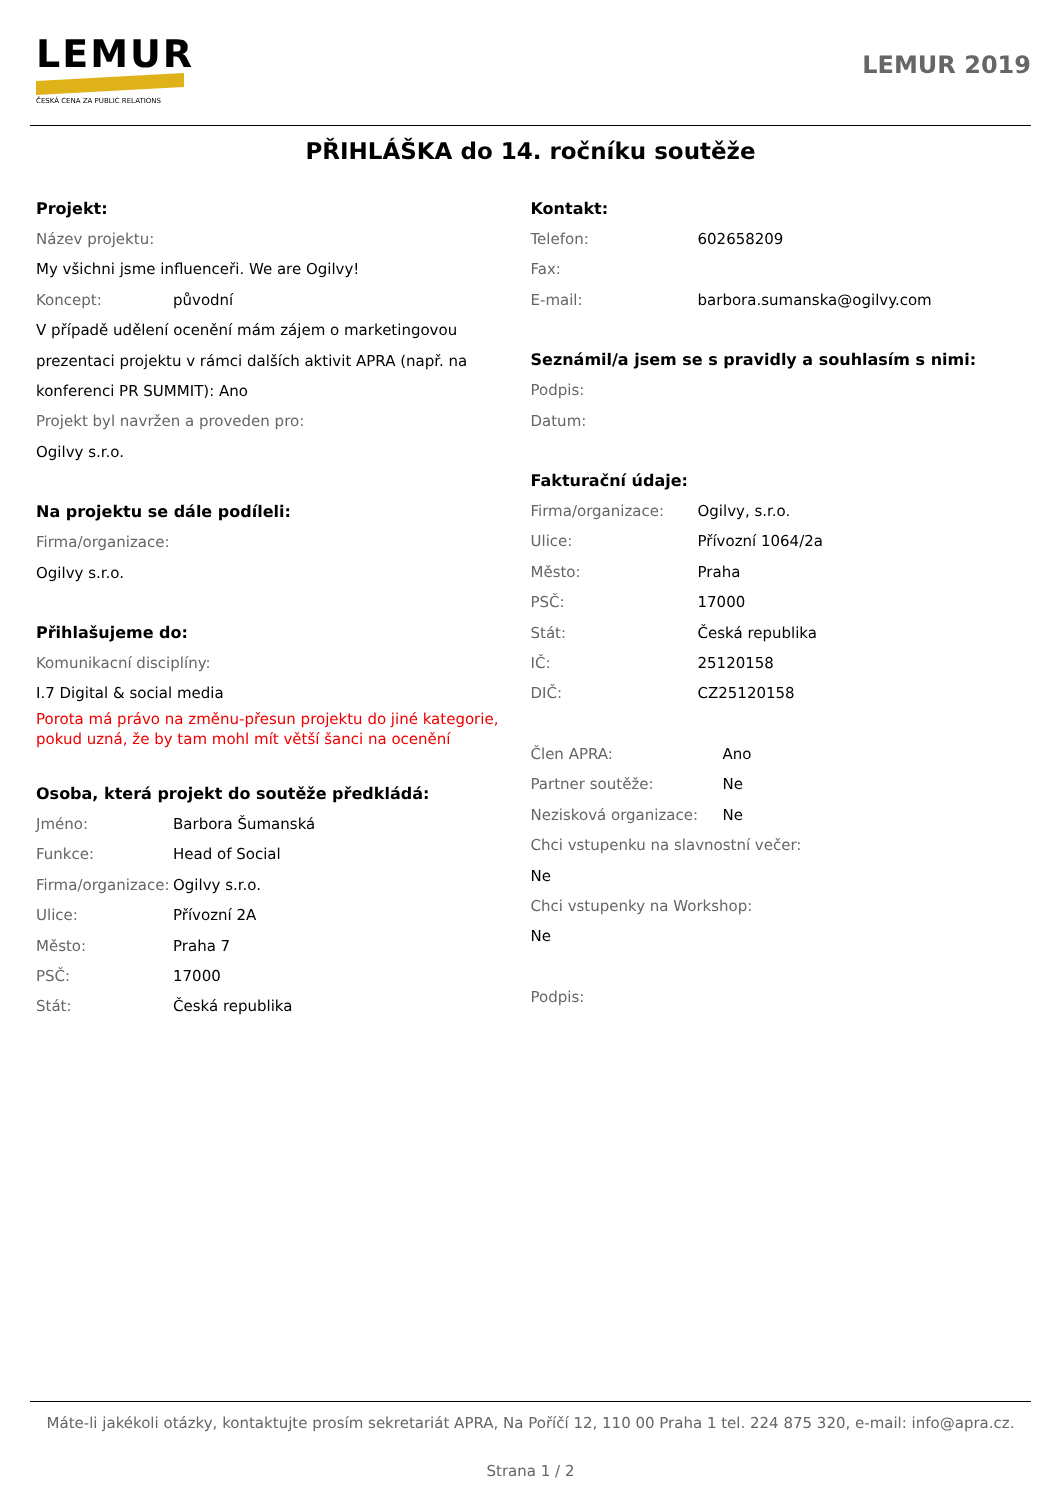LEMUR
ČESKÁ CENA ZA PUBLIC RELATIONS
LEMUR 2019
PŘIHLÁŠKA do 14. ročníku soutěže
Projekt:
Název projektu:
My všichni jsme influenceři. We are Ogilvy!
Koncept: původní
V případě udělení ocenění mám zájem o marketingovou prezentaci projektu v rámci dalších aktivit APRA (např. na konferenci PR SUMMIT): Ano
Projekt byl navržen a proveden pro:
Ogilvy s.r.o.
Na projektu se dále podíleli:
Firma/organizace:
Ogilvy s.r.o.
Přihlašujeme do:
Komunikacní disciplíny:
I.7 Digital & social media
Porota má právo na změnu-přesun projektu do jiné kategorie, pokud uzná, že by tam mohl mít větší šanci na ocenění
Osoba, která projekt do soutěže předkládá:
Jméno: Barbora Šumanská
Funkce: Head of Social
Firma/organizace: Ogilvy s.r.o.
Ulice: Přívozní 2A
Město: Praha 7
PSČ: 17000
Stát: Česká republika
Kontakt:
Telefon: 602658209
Fax:
E-mail: barbora.sumanska@ogilvy.com
Seznámil/a jsem se s pravidly a souhlasím s nimi:
Podpis:
Datum:
Fakturační údaje:
Firma/organizace: Ogilvy, s.r.o.
Ulice: Přívozní 1064/2a
Město: Praha
PSČ: 17000
Stát: Česká republika
IČ: 25120158
DIČ: CZ25120158
Člen APRA: Ano
Partner soutěže: Ne
Nezisková organizace: Ne
Chci vstupenku na slavnostní večer:
Ne
Chci vstupenky na Workshop:
Ne
Podpis:
Máte-li jakékoli otázky, kontaktujte prosím sekretariát APRA, Na Poříčí 12, 110 00 Praha 1 tel. 224 875 320, e-mail: info@apra.cz.
Strana 1 / 2